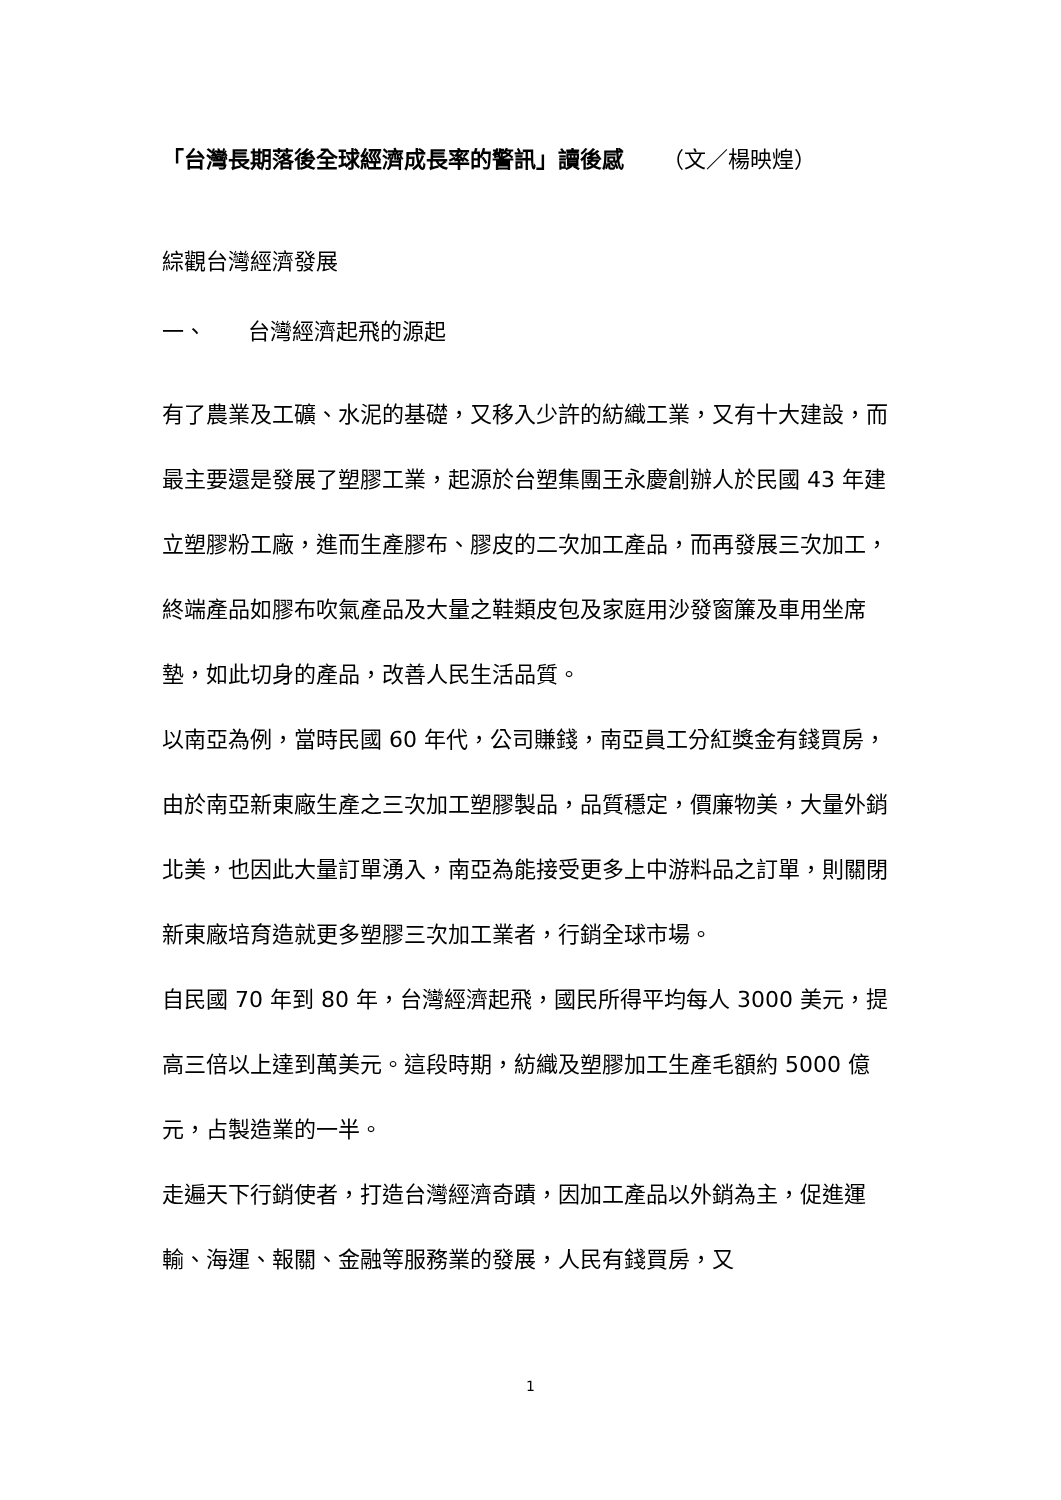「台灣長期落後全球經濟成長率的警訊」讀後感 （文／楊映煌）
綜觀台灣經濟發展
一、 台灣經濟起飛的源起
有了農業及工礦、水泥的基礎，又移入少許的紡織工業，又有十大建設，而最主要還是發展了塑膠工業，起源於台塑集團王永慶創辦人於民國 43 年建立塑膠粉工廠，進而生產膠布、膠皮的二次加工產品，而再發展三次加工，終端產品如膠布吹氣產品及大量之鞋類皮包及家庭用沙發窗簾及車用坐席墊，如此切身的產品，改善人民生活品質。
以南亞為例，當時民國 60 年代，公司賺錢，南亞員工分紅獎金有錢買房，由於南亞新東廠生產之三次加工塑膠製品，品質穩定，價廉物美，大量外銷北美，也因此大量訂單湧入，南亞為能接受更多上中游料品之訂單，則關閉新東廠培育造就更多塑膠三次加工業者，行銷全球市場。
自民國 70 年到 80 年，台灣經濟起飛，國民所得平均每人 3000 美元，提高三倍以上達到萬美元。這段時期，紡織及塑膠加工生產毛額約 5000 億元，占製造業的一半。
走遍天下行銷使者，打造台灣經濟奇蹟，因加工產品以外銷為主，促進運輸、海運、報關、金融等服務業的發展，人民有錢買房，又
1